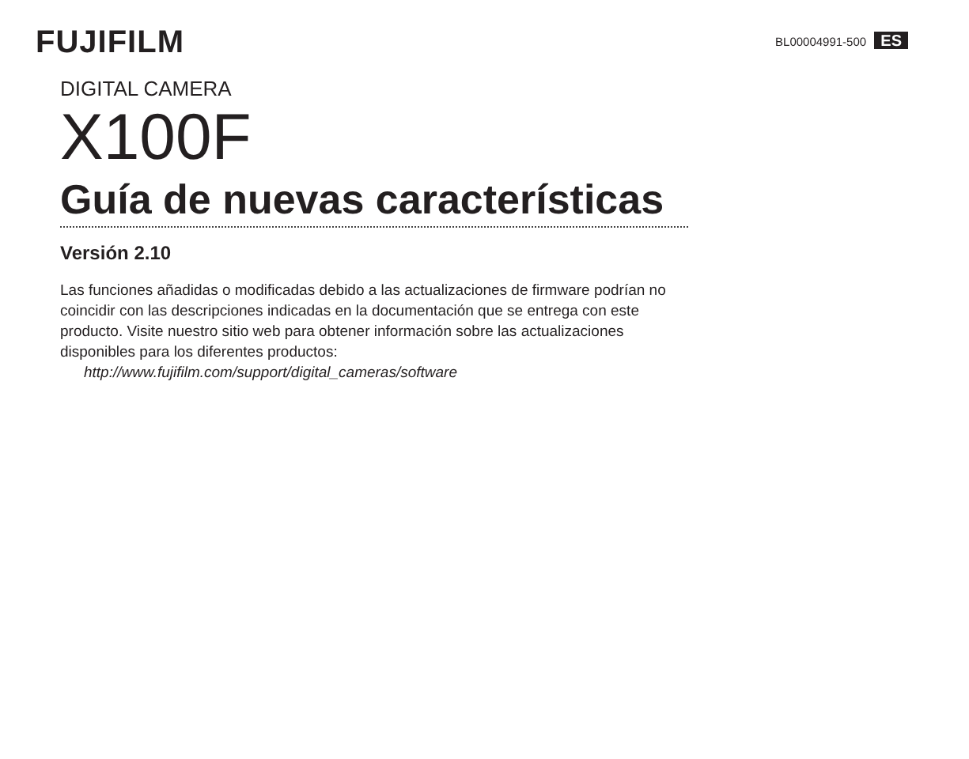FUJIFILM
BL00004991-500 ES
DIGITAL CAMERA
X100F
Guía de nuevas características
Versión 2.10
Las funciones añadidas o modificadas debido a las actualizaciones de firmware podrían no coincidir con las descripciones indicadas en la documentación que se entrega con este producto. Visite nuestro sitio web para obtener información sobre las actualizaciones disponibles para los diferentes productos:
http://www.fujifilm.com/support/digital_cameras/software